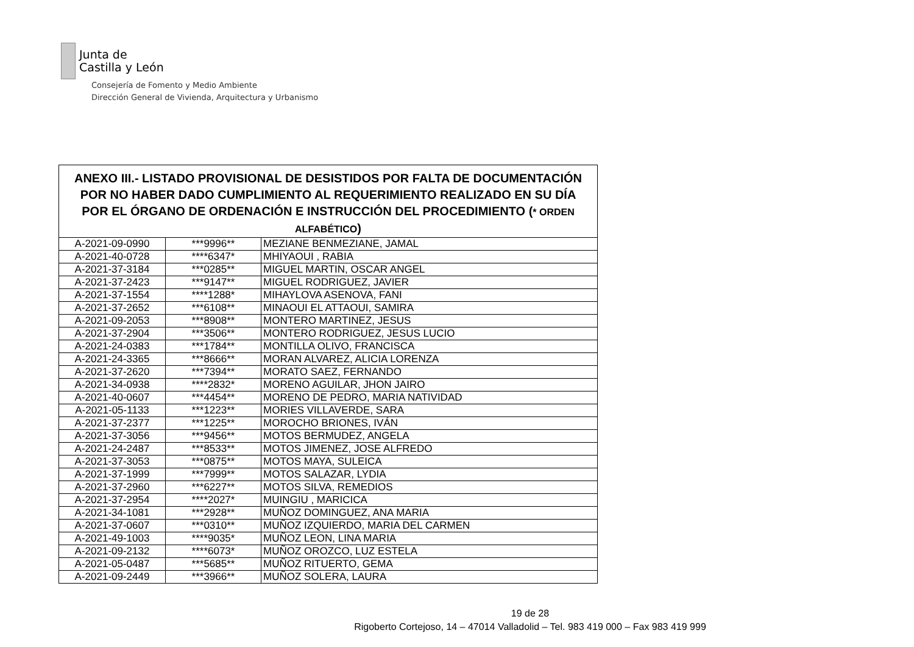Junta de
Castilla y León
Consejería de Fomento y Medio Ambiente
Dirección General de Vivienda, Arquitectura y Urbanismo
| ANEXO III.- LISTADO PROVISIONAL DE DESISTIDOS POR FALTA DE DOCUMENTACIÓN POR NO HABER DADO CUMPLIMIENTO AL REQUERIMIENTO REALIZADO EN SU DÍA POR EL ÓRGANO DE ORDENACIÓN E INSTRUCCIÓN DEL PROCEDIMIENTO ( * ORDEN ALFABÉTICO ) | | |
| --- | --- | --- |
| A-2021-09-0990 | ***9996** | MEZIANE BENMEZIANE, JAMAL |
| A-2021-40-0728 | ****6347* | MHIYAOUI , RABIA |
| A-2021-37-3184 | ***0285** | MIGUEL MARTIN, OSCAR ANGEL |
| A-2021-37-2423 | ***9147** | MIGUEL RODRIGUEZ, JAVIER |
| A-2021-37-1554 | ****1288* | MIHAYLOVA ASENOVA, FANI |
| A-2021-37-2652 | ***6108** | MINAOUI EL ATTAOUI, SAMIRA |
| A-2021-09-2053 | ***8908** | MONTERO MARTINEZ, JESUS |
| A-2021-37-2904 | ***3506** | MONTERO RODRIGUEZ, JESUS LUCIO |
| A-2021-24-0383 | ***1784** | MONTILLA OLIVO, FRANCISCA |
| A-2021-24-3365 | ***8666** | MORAN ALVAREZ, ALICIA LORENZA |
| A-2021-37-2620 | ***7394** | MORATO SAEZ, FERNANDO |
| A-2021-34-0938 | ****2832* | MORENO AGUILAR, JHON JAIRO |
| A-2021-40-0607 | ***4454** | MORENO DE PEDRO, MARIA NATIVIDAD |
| A-2021-05-1133 | ***1223** | MORIES VILLAVERDE, SARA |
| A-2021-37-2377 | ***1225** | MOROCHO BRIONES, IVÁN |
| A-2021-37-3056 | ***9456** | MOTOS BERMUDEZ, ANGELA |
| A-2021-24-2487 | ***8533** | MOTOS JIMENEZ, JOSE ALFREDO |
| A-2021-37-3053 | ***0875** | MOTOS MAYA, SULEICA |
| A-2021-37-1999 | ***7999** | MOTOS SALAZAR, LYDIA |
| A-2021-37-2960 | ***6227** | MOTOS SILVA, REMEDIOS |
| A-2021-37-2954 | ****2027* | MUINGIU , MARICICA |
| A-2021-34-1081 | ***2928** | MUÑOZ DOMINGUEZ, ANA MARIA |
| A-2021-37-0607 | ***0310** | MUÑOZ IZQUIERDO, MARIA DEL CARMEN |
| A-2021-49-1003 | ****9035* | MUÑOZ LEON, LINA MARIA |
| A-2021-09-2132 | ****6073* | MUÑOZ OROZCO, LUZ ESTELA |
| A-2021-05-0487 | ***5685** | MUÑOZ RITUERTO, GEMA |
| A-2021-09-2449 | ***3966** | MUÑOZ SOLERA, LAURA |
19 de 28
Rigoberto Cortejoso, 14 – 47014 Valladolid – Tel. 983 419 000 – Fax 983 419 999